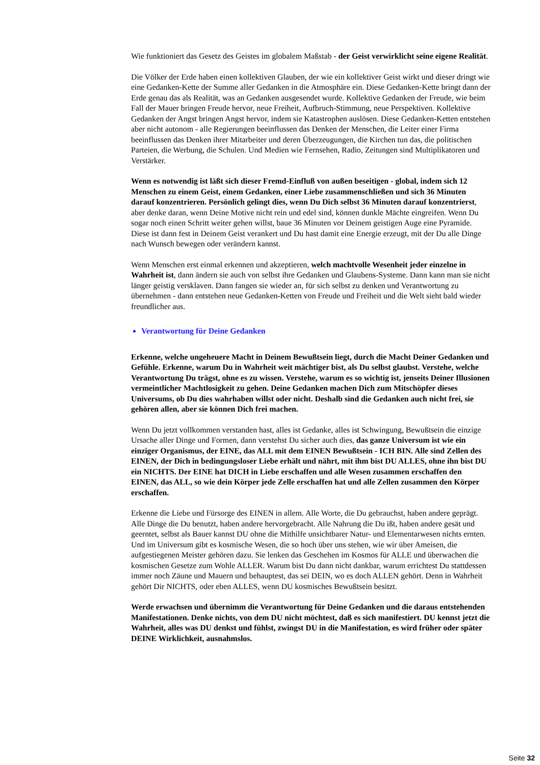Wie funktioniert das Gesetz des Geistes im globalem Maßstab - der Geist verwirklicht seine eigene Realität.
Die Völker der Erde haben einen kollektiven Glauben, der wie ein kollektiver Geist wirkt und dieser dringt wie eine Gedanken-Kette der Summe aller Gedanken in die Atmosphäre ein. Diese Gedanken-Kette bringt dann der Erde genau das als Realität, was an Gedanken ausgesendet wurde. Kollektive Gedanken der Freude, wie beim Fall der Mauer bringen Freude hervor, neue Freiheit, Aufbruch-Stimmung, neue Perspektiven. Kollektive Gedanken der Angst bringen Angst hervor, indem sie Katastrophen auslösen. Diese Gedanken-Ketten entstehen aber nicht autonom - alle Regierungen beeinflussen das Denken der Menschen, die Leiter einer Firma beeinflussen das Denken ihrer Mitarbeiter und deren Überzeugungen, die Kirchen tun das, die politischen Parteien, die Werbung, die Schulen. Und Medien wie Fernsehen, Radio, Zeitungen sind Multiplikatoren und Verstärker.
Wenn es notwendig ist läßt sich dieser Fremd-Einfluß von außen beseitigen - global, indem sich 12 Menschen zu einem Geist, einem Gedanken, einer Liebe zusammenschließen und sich 36 Minuten darauf konzentrieren. Persönlich gelingt dies, wenn Du Dich selbst 36 Minuten darauf konzentrierst, aber denke daran, wenn Deine Motive nicht rein und edel sind, können dunkle Mächte eingreifen. Wenn Du sogar noch einen Schritt weiter gehen willst, baue 36 Minuten vor Deinem geistigen Auge eine Pyramide. Diese ist dann fest in Deinem Geist verankert und Du hast damit eine Energie erzeugt, mit der Du alle Dinge nach Wunsch bewegen oder verändern kannst.
Wenn Menschen erst einmal erkennen und akzeptieren, welch machtvolle Wesenheit jeder einzelne in Wahrheit ist, dann ändern sie auch von selbst ihre Gedanken und Glaubens-Systeme. Dann kann man sie nicht länger geistig versklaven. Dann fangen sie wieder an, für sich selbst zu denken und Verantwortung zu übernehmen - dann entstehen neue Gedanken-Ketten von Freude und Freiheit und die Welt sieht bald wieder freundlicher aus.
Verantwortung für Deine Gedanken
Erkenne, welche ungeheuere Macht in Deinem Bewußtsein liegt, durch die Macht Deiner Gedanken und Gefühle. Erkenne, warum Du in Wahrheit weit mächtiger bist, als Du selbst glaubst. Verstehe, welche Verantwortung Du trägst, ohne es zu wissen. Verstehe, warum es so wichtig ist, jenseits Deiner Illusionen vermeintlicher Machtlosigkeit zu gehen. Deine Gedanken machen Dich zum Mitschöpfer dieses Universums, ob Du dies wahrhaben willst oder nicht. Deshalb sind die Gedanken auch nicht frei, sie gehören allen, aber sie können Dich frei machen.
Wenn Du jetzt vollkommen verstanden hast, alles ist Gedanke, alles ist Schwingung, Bewußtsein die einzige Ursache aller Dinge und Formen, dann verstehst Du sicher auch dies, das ganze Universum ist wie ein einziger Organismus, der EINE, das ALL mit dem EINEN Bewußtsein - ICH BIN. Alle sind Zellen des EINEN, der Dich in bedingungsloser Liebe erhält und nährt, mit ihm bist DU ALLES, ohne ihn bist DU ein NICHTS. Der EINE hat DICH in Liebe erschaffen und alle Wesen zusammen erschaffen den EINEN, das ALL, so wie dein Körper jede Zelle erschaffen hat und alle Zellen zusammen den Körper erschaffen.
Erkenne die Liebe und Fürsorge des EINEN in allem. Alle Worte, die Du gebrauchst, haben andere geprägt. Alle Dinge die Du benutzt, haben andere hervorgebracht. Alle Nahrung die Du ißt, haben andere gesät und geerntet, selbst als Bauer kannst DU ohne die Mithilfe unsichtbarer Natur- und Elementarwesen nichts ernten. Und im Universum gibt es kosmische Wesen, die so hoch über uns stehen, wie wir über Ameisen, die aufgestiegenen Meister gehören dazu. Sie lenken das Geschehen im Kosmos für ALLE und überwachen die kosmischen Gesetze zum Wohle ALLER. Warum bist Du dann nicht dankbar, warum errichtest Du stattdessen immer noch Zäune und Mauern und behauptest, das sei DEIN, wo es doch ALLEN gehört. Denn in Wahrheit gehört Dir NICHTS, oder eben ALLES, wenn DU kosmisches Bewußtsein besitzt.
Werde erwachsen und übernimm die Verantwortung für Deine Gedanken und die daraus entstehenden Manifestationen. Denke nichts, von dem DU nicht möchtest, daß es sich manifestiert. DU kennst jetzt die Wahrheit, alles was DU denkst und fühlst, zwingst DU in die Manifestation, es wird früher oder später DEINE Wirklichkeit, ausnahmslos.
Seite 32